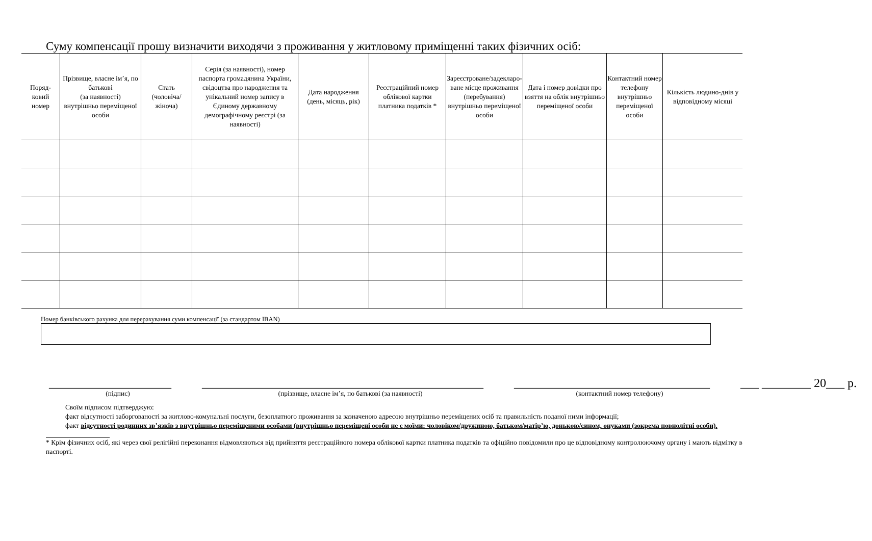Суму компенсації прошу визначити виходячи з проживання у житловому приміщенні таких фізичних осіб:
| Поряд- ковий номер | Прізвище, власне ім’я, по батькові (за наявності) внутрішньо переміщеної особи | Стать (чоловіча/ жіноча) | Серія (за наявності), номер паспорта громадянина України, свідоцтва про народження та унікальний номер запису в Єдиному державному демографічному реєстрі (за наявності) | Дата народження (день, місяць, рік) | Реєстраційний номер облікової картки платника податків * | Зареєстроване/задекларо­ване місце проживання (перебування) внутрішньо переміщеної особи | Дата і номер довідки про взяття на облік внутрішньо переміщеної особи | Контактний номер телефону внутрішньо переміщеної особи | Кількість людино-днів у відповідному місяці |
| --- | --- | --- | --- | --- | --- | --- | --- | --- | --- |
Номер банківського рахунка для перерахування суми компенсації (за стандартом IBAN)
____________________
(підпис)
______________________________________________
(прізвище, власне ім’я, по батькові (за наявності)
________________________________
(контактний номер телефону)
___ ________ 20___ р.
Своїм підписом підтверджую:
факт відсутності заборгованості за житлово-комунальні послуги, безоплатного проживання за зазначеною адресою внутрішньо переміщених осіб та правильність поданої ними інформації;
факт відсутності родинних зв’язків з внутрішньо переміщеними особами (внутрішньо переміщені особи не є моїми: чоловіком/дружиною, батьком/матір’ю, донькою/сином, онуками (зокрема повнолітні особи).
* Крім фізичних осіб, які через свої релігійні переконання відмовляються від прийняття реєстраційного номера облікової картки платника податків та офіційно повідомили про це відповідному контролюючому органу і мають відмітку в паспорті.